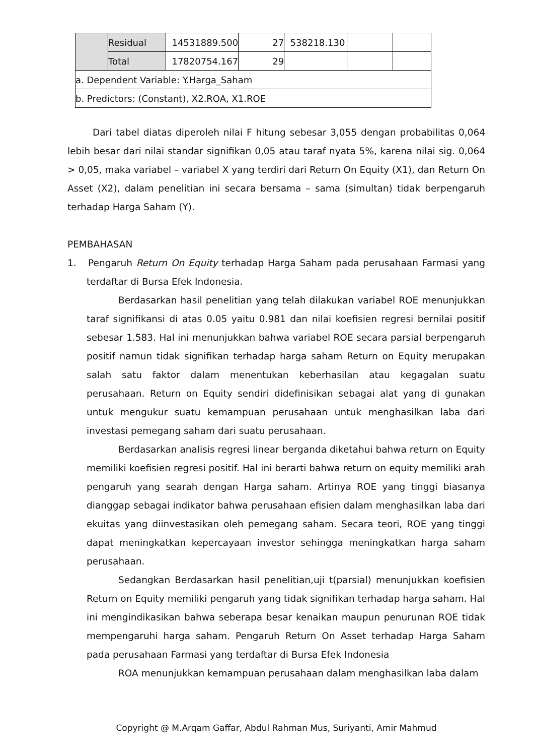| | Residual | 14531889.500 | 27 | 538218.130 | | |
| | Total | 17820754.167 | 29 | | | |
| a. Dependent Variable: Y.Harga_Saham | | | | | | |
| b. Predictors: (Constant), X2.ROA, X1.ROE | | | | | | |
Dari tabel diatas diperoleh nilai F hitung sebesar 3,055 dengan probabilitas 0,064 lebih besar dari nilai standar signifikan 0,05 atau taraf nyata 5%, karena nilai sig. 0,064 > 0,05, maka variabel – variabel X yang terdiri dari Return On Equity (X1), dan Return On Asset (X2), dalam penelitian ini secara bersama – sama (simultan) tidak berpengaruh terhadap Harga Saham (Y).
PEMBAHASAN
1. Pengaruh Return On Equity terhadap Harga Saham pada perusahaan Farmasi yang terdaftar di Bursa Efek Indonesia.
Berdasarkan hasil penelitian yang telah dilakukan variabel ROE menunjukkan taraf signifikansi di atas 0.05 yaitu 0.981 dan nilai koefisien regresi bernilai positif sebesar 1.583. Hal ini menunjukkan bahwa variabel ROE secara parsial berpengaruh positif namun tidak signifikan terhadap harga saham Return on Equity merupakan salah satu faktor dalam menentukan keberhasilan atau kegagalan suatu perusahaan. Return on Equity sendiri didefinisikan sebagai alat yang di gunakan untuk mengukur suatu kemampuan perusahaan untuk menghasilkan laba dari investasi pemegang saham dari suatu perusahaan.
Berdasarkan analisis regresi linear berganda diketahui bahwa return on Equity memiliki koefisien regresi positif. Hal ini berarti bahwa return on equity memiliki arah pengaruh yang searah dengan Harga saham. Artinya ROE yang tinggi biasanya dianggap sebagai indikator bahwa perusahaan efisien dalam menghasilkan laba dari ekuitas yang diinvestasikan oleh pemegang saham. Secara teori, ROE yang tinggi dapat meningkatkan kepercayaan investor sehingga meningkatkan harga saham perusahaan.
Sedangkan Berdasarkan hasil penelitian,uji t(parsial) menunjukkan koefisien Return on Equity memiliki pengaruh yang tidak signifikan terhadap harga saham. Hal ini mengindikasikan bahwa seberapa besar kenaikan maupun penurunan ROE tidak mempengaruhi harga saham. Pengaruh Return On Asset terhadap Harga Saham pada perusahaan Farmasi yang terdaftar di Bursa Efek Indonesia
ROA menunjukkan kemampuan perusahaan dalam menghasilkan laba dalam
Copyright @ M.Arqam Gaffar, Abdul Rahman Mus, Suriyanti, Amir Mahmud